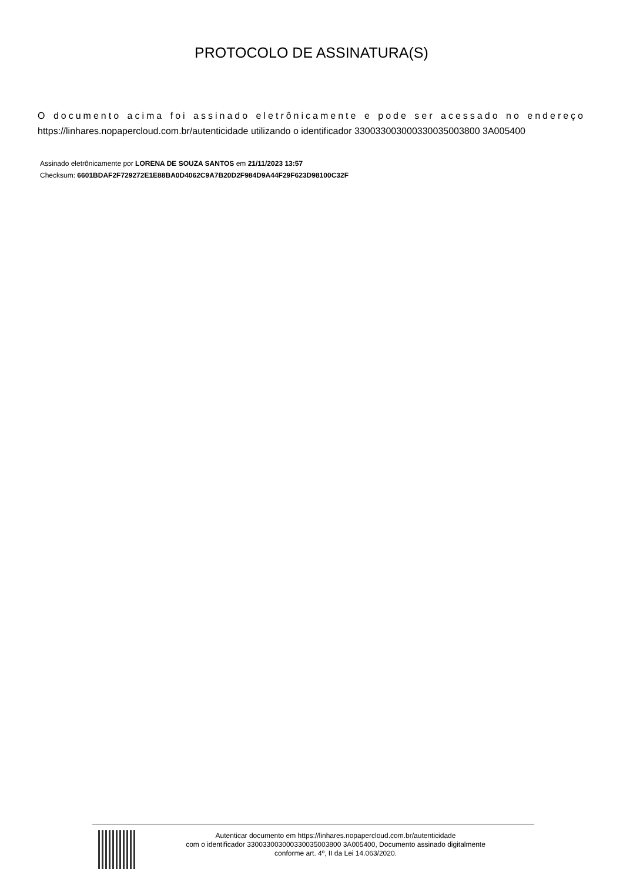PROTOCOLO DE ASSINATURA(S)
O documento acima foi assinado eletrônicamente e pode ser acessado no endereço https://linhares.nopapercloud.com.br/autenticidade utilizando o identificador 330033003000330035003800 3A005400
Assinado eletrônicamente por LORENA DE SOUZA SANTOS em 21/11/2023 13:57
Checksum: 6601BDAF2F729272E1E88BA0D4062C9A7B20D2F984D9A44F29F623D98100C32F
Autenticar documento em https://linhares.nopapercloud.com.br/autenticidade
com o identificador 330033003000330035003800 3A005400, Documento assinado digitalmente
conforme art. 4º, II da Lei 14.063/2020.